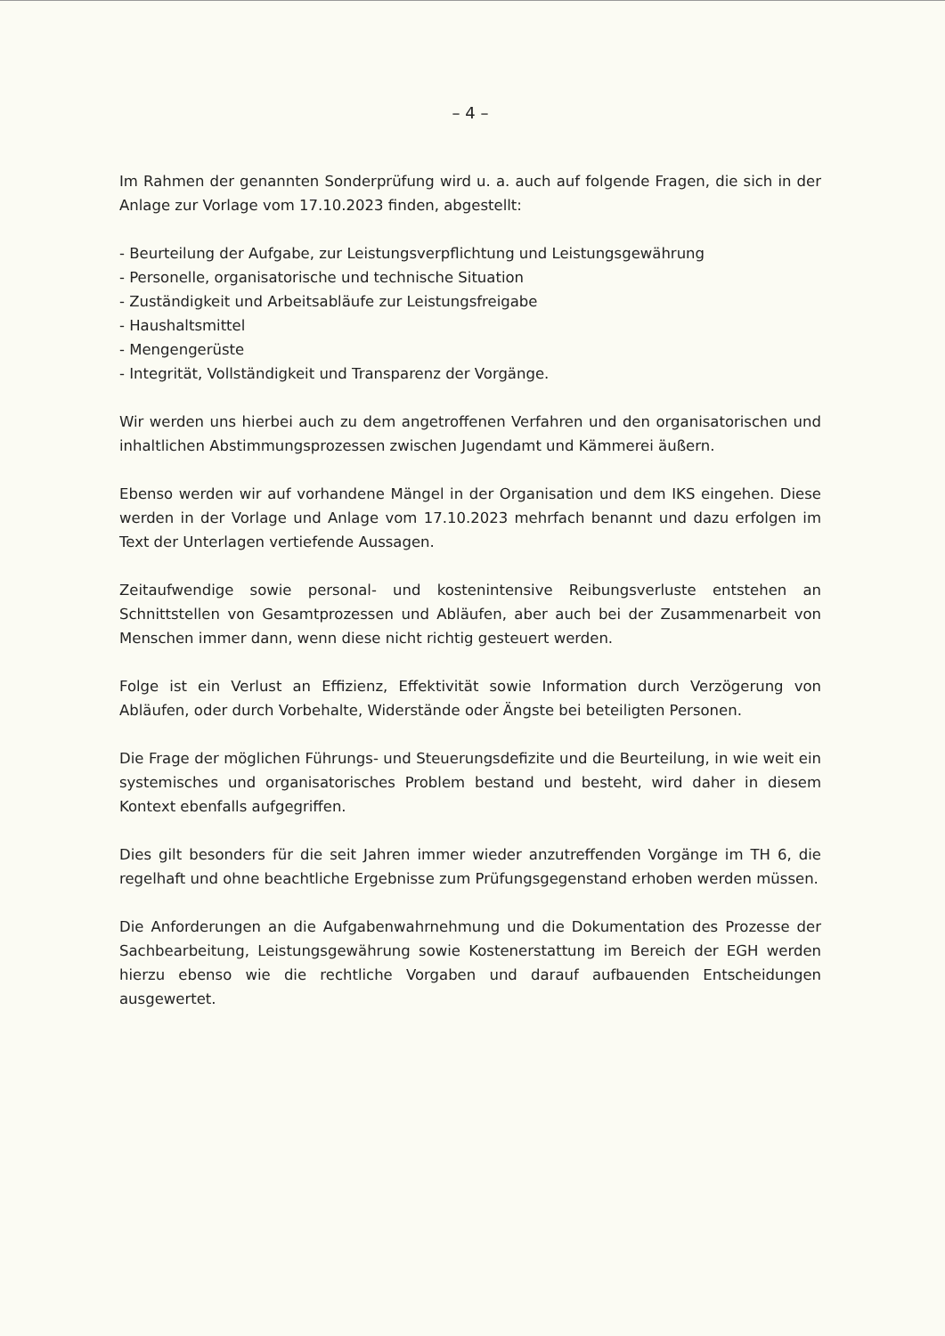– 4 –
Im Rahmen der genannten Sonderprüfung wird u. a. auch auf folgende Fragen, die sich in der Anlage zur Vorlage vom 17.10.2023 finden, abgestellt:
- Beurteilung der Aufgabe, zur Leistungsverpflichtung und Leistungsgewährung
- Personelle, organisatorische und technische Situation
- Zuständigkeit und Arbeitsabläufe zur Leistungsfreigabe
- Haushaltsmittel
- Mengengerüste
- Integrität, Vollständigkeit und Transparenz der Vorgänge.
Wir werden uns hierbei auch zu dem angetroffenen Verfahren und den organisatorischen und inhaltlichen Abstimmungsprozessen zwischen Jugendamt und Kämmerei äußern.
Ebenso werden wir auf vorhandene Mängel in der Organisation und dem IKS eingehen. Diese werden in der Vorlage und Anlage vom 17.10.2023 mehrfach benannt und dazu erfolgen im Text der Unterlagen vertiefende Aussagen.
Zeitaufwendige sowie personal- und kostenintensive Reibungsverluste entstehen an Schnittstellen von Gesamtprozessen und Abläufen, aber auch bei der Zusammenarbeit von Menschen immer dann, wenn diese nicht richtig gesteuert werden.
Folge ist ein Verlust an Effizienz, Effektivität sowie Information durch Verzögerung von Abläufen, oder durch Vorbehalte, Widerstände oder Ängste bei beteiligten Personen.
Die Frage der möglichen Führungs- und Steuerungsdefizite und die Beurteilung, in wie weit ein systemisches und organisatorisches Problem bestand und besteht, wird daher in diesem Kontext ebenfalls aufgegriffen.
Dies gilt besonders für die seit Jahren immer wieder anzutreffenden Vorgänge im TH 6, die regelhaft und ohne beachtliche Ergebnisse zum Prüfungsgegenstand erhoben werden müssen.
Die Anforderungen an die Aufgabenwahrnehmung und die Dokumentation des Prozesse der Sachbearbeitung, Leistungsgewährung sowie Kostenerstattung im Bereich der EGH werden hierzu ebenso wie die rechtliche Vorgaben und darauf aufbauenden Entscheidungen ausgewertet.